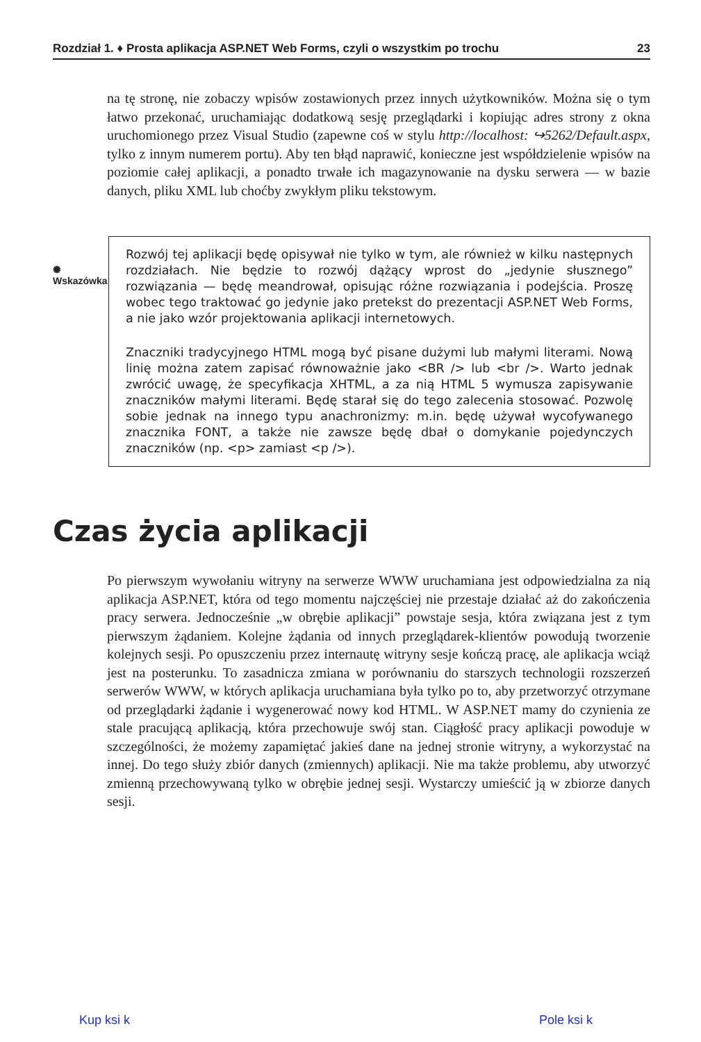Rozdział 1. ♦ Prosta aplikacja ASP.NET Web Forms, czyli o wszystkim po trochu 23
na tę stronę, nie zobaczy wpisów zostawionych przez innych użytkowników. Można się o tym łatwo przekonać, uruchamiając dodatkową sesję przeglądarki i kopiując adres strony z okna uruchomionego przez Visual Studio (zapewne coś w stylu http://localhost: ↪5262/Default.aspx, tylko z innym numerem portu). Aby ten błąd naprawić, konieczne jest współdzielenie wpisów na poziomie całej aplikacji, a ponadto trwałe ich magazynowanie na dysku serwera — w bazie danych, pliku XML lub choćby zwykłym pliku tekstowym.
✺
Wskazówka
Rozwój tej aplikacji będę opisywał nie tylko w tym, ale również w kilku następnych rozdziałach. Nie będzie to rozwój dążący wprost do „jedynie słusznego” rozwiązania — będę meandrował, opisując różne rozwiązania i podejścia. Proszę wobec tego traktować go jedynie jako pretekst do prezentacji ASP.NET Web Forms, a nie jako wzór projektowania aplikacji internetowych.
Znaczniki tradycyjnego HTML mogą być pisane dużymi lub małymi literami. Nową linię można zatem zapisać równoważnie jako <BR /> lub <br />. Warto jednak zwrócić uwagę, że specyfikacja XHTML, a za nią HTML 5 wymusza zapisywanie znaczników małymi literami. Będę starał się do tego zalecenia stosować. Pozwolę sobie jednak na innego typu anachronizmy: m.in. będę używał wycofywanego znacznika FONT, a także nie zawsze będę dbał o domykanie pojedynczych znaczników (np. <p> zamiast <p />).
Czas życia aplikacji
Po pierwszym wywołaniu witryny na serwerze WWW uruchamiana jest odpowiedzialna za nią aplikacja ASP.NET, która od tego momentu najczęściej nie przestaje działać aż do zakończenia pracy serwera. Jednocześnie „w obrębie aplikacji” powstaje sesja, która związana jest z tym pierwszym żądaniem. Kolejne żądania od innych przeglądarek-klientów powodują tworzenie kolejnych sesji. Po opuszczeniu przez internautę witryny sesje kończą pracę, ale aplikacja wciąż jest na posterunku. To zasadnicza zmiana w porównaniu do starszych technologii rozszerzeń serwerów WWW, w których aplikacja uruchamiana była tylko po to, aby przetworzyć otrzymane od przeglądarki żądanie i wygenerować nowy kod HTML. W ASP.NET mamy do czynienia ze stale pracującą aplikacją, która przechowuje swój stan. Ciągłość pracy aplikacji powoduje w szczególności, że możemy zapamiętać jakieś dane na jednej stronie witryny, a wykorzystać na innej. Do tego służy zbiór danych (zmiennych) aplikacji. Nie ma także problemu, aby utworzyć zmienną przechowywaną tylko w obrębie jednej sesji. Wystarczy umieścić ją w zbiorze danych sesji.
Kup ksi k Pole ksi k